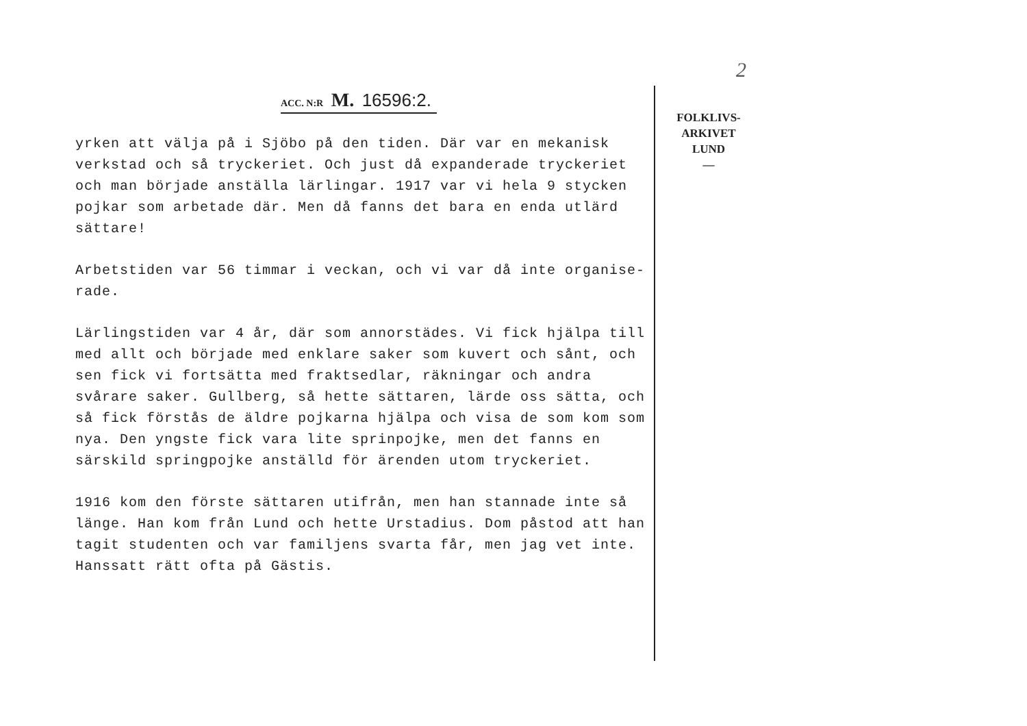2
ACC. N:R M. 16596:2.
yrken att välja på i Sjöbo på den tiden. Där var en mekanisk verkstad och så tryckeriet. Och just då expanderade tryckeriet och man började anställa lärlingar. 1917 var vi hela 9 stycken pojkar som arbetade där. Men då fanns det bara en enda utlärd sättare!
Arbetstiden var 56 timmar i veckan, och vi var då inte organise-rade.
Lärlingstiden var 4 år, där som annorstädes. Vi fick hjälpa till med allt och började med enklare saker som kuvert och sånt, och sen fick vi fortsätta med fraktsedlar, räkningar och andra svårare saker. Gullberg, så hette sättaren, lärde oss sätta, och så fick förstås de äldre pojkarna hjälpa och visa de som kom som nya. Den yngste fick vara lite sprinpojke, men det fanns en särskild springpojke anställd för ärenden utom tryckeriet.
1916 kom den förste sättaren utifrån, men han stannade inte så länge. Han kom från Lund och hette Urstadius. Dom påstod att han tagit studenten och var familjens svarta får, men jag vet inte. Hanssatt rätt ofta på Gästis.
FOLKLIVS-
ARKIVET
LUND
—